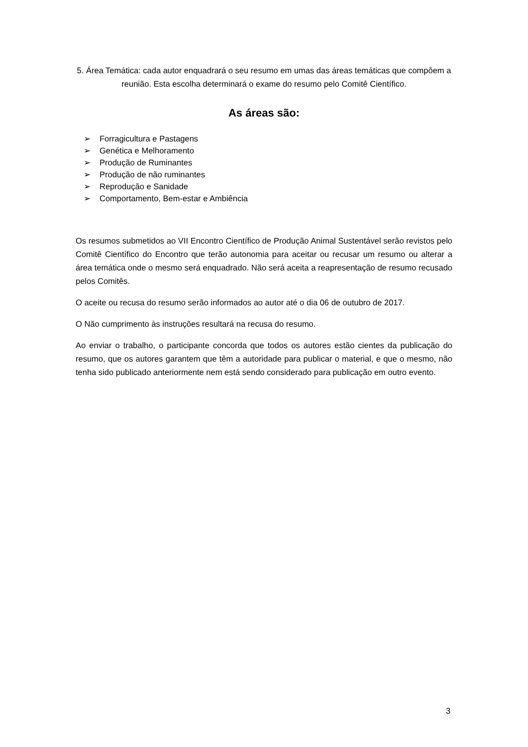5. Área Temática: cada autor enquadrará o seu resumo em umas das áreas temáticas que compõem a reunião. Esta escolha determinará o exame do resumo pelo Comitê Científico.
As áreas são:
➢ Forragicultura e Pastagens
➢ Genética e Melhoramento
➢ Produção de Ruminantes
➢ Produção de não ruminantes
➢ Reprodução e Sanidade
➢ Comportamento, Bem-estar e Ambiência
Os resumos submetidos ao VII Encontro Científico de Produção Animal Sustentável serão revistos pelo Comitê Científico do Encontro que terão autonomia para aceitar ou recusar um resumo ou alterar a área temática onde o mesmo será enquadrado. Não será aceita a reapresentação de resumo recusado pelos Comitês.
O aceite ou recusa do resumo serão informados ao autor até o dia 06 de outubro de 2017.
O Não cumprimento às instruções resultará na recusa do resumo.
Ao enviar o trabalho, o participante concorda que todos os autores estão cientes da publicação do resumo, que os autores garantem que têm a autoridade para publicar o material, e que o mesmo, não tenha sido publicado anteriormente nem está sendo considerado para publicação em outro evento.
3